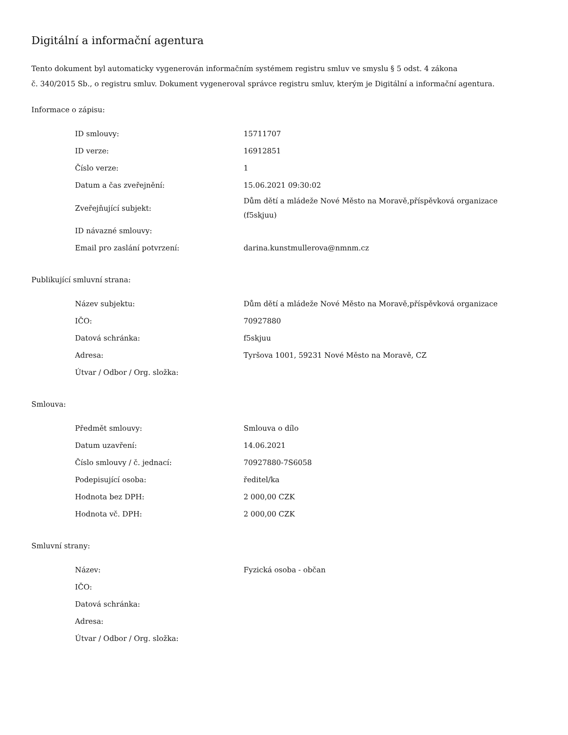Digitální a informační agentura
Tento dokument byl automaticky vygenerován informačním systémem registru smluv ve smyslu § 5 odst. 4 zákona
č. 340/2015 Sb., o registru smluv. Dokument vygeneroval správce registru smluv, kterým je Digitální a informační agentura.
Informace o zápisu:
| ID smlouvy: | 15711707 |
| ID verze: | 16912851 |
| Číslo verze: | 1 |
| Datum a čas zveřejnění: | 15.06.2021 09:30:02 |
| Zveřejňující subjekt: | Dům dětí a mládeže Nové Město na Moravě,příspěvková organizace (f5skjuu) |
| ID návazné smlouvy: | |
| Email pro zaslání potvrzení: | darina.kunstmullerova@nmnm.cz |
Publikující smluvní strana:
| Název subjektu: | Dům dětí a mládeže Nové Město na Moravě,příspěvková organizace |
| IČO: | 70927880 |
| Datová schránka: | f5skjuu |
| Adresa: | Tyršova 1001, 59231 Nové Město na Moravě, CZ |
| Útvar / Odbor / Org. složka: | |
Smlouva:
| Předmět smlouvy: | Smlouva o dílo |
| Datum uzavření: | 14.06.2021 |
| Číslo smlouvy / č. jednací: | 70927880-7S6058 |
| Podepisující osoba: | ředitel/ka |
| Hodnota bez DPH: | 2 000,00 CZK |
| Hodnota vč. DPH: | 2 000,00 CZK |
Smluvní strany:
| Název: | Fyzická osoba - občan |
| IČO: | |
| Datová schránka: | |
| Adresa: | |
| Útvar / Odbor / Org. složka: | |